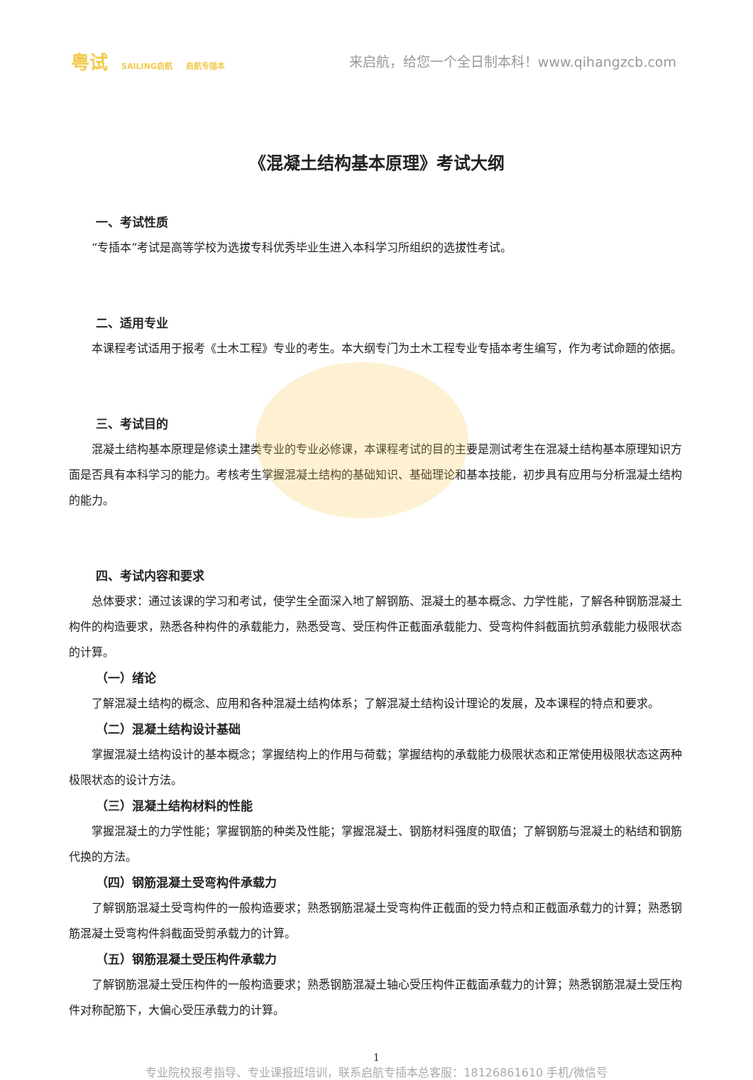粤试 SAILING启航 启航专插本
来启航，给您一个全日制本科！www.qihangzcb.com
《混凝土结构基本原理》考试大纲
一、考试性质
“专插本”考试是高等学校为选拔专科优秀毕业生进入本科学习所组织的选拔性考试。
二、适用专业
本课程考试适用于报考《土木工程》专业的考生。本大纲专门为土木工程专业专插本考生编写，作为考试命题的依据。
三、考试目的
混凝土结构基本原理是修读土建类专业的专业必修课，本课程考试的目的主要是测试考生在混凝土结构基本原理知识方面是否具有本科学习的能力。考核考生掌握混凝土结构的基础知识、基础理论和基本技能，初步具有应用与分析混凝土结构的能力。
四、考试内容和要求
总体要求：通过该课的学习和考试，使学生全面深入地了解钢筋、混凝土的基本概念、力学性能，了解各种钢筋混凝土构件的构造要求，熟悉各种构件的承载能力，熟悉受弯、受压构件正截面承载能力、受弯构件斜截面抗剪承载能力极限状态的计算。
（一）绪论
了解混凝土结构的概念、应用和各种混凝土结构体系；了解混凝土结构设计理论的发展，及本课程的特点和要求。
（二）混凝土结构设计基础
掌握混凝土结构设计的基本概念；掌握结构上的作用与荷载；掌握结构的承载能力极限状态和正常使用极限状态这两种极限状态的设计方法。
（三）混凝土结构材料的性能
掌握混凝土的力学性能；掌握钢筋的种类及性能；掌握混凝土、钢筋材料强度的取值；了解钢筋与混凝土的粘结和钢筋代换的方法。
（四）钢筋混凝土受弯构件承载力
了解钢筋混凝土受弯构件的一般构造要求；熟悉钢筋混凝土受弯构件正截面的受力特点和正截面承载力的计算；熟悉钢筋混凝土受弯构件斜截面受剪承载力的计算。
（五）钢筋混凝土受压构件承载力
了解钢筋混凝土受压构件的一般构造要求；熟悉钢筋混凝土轴心受压构件正截面承载力的计算；熟悉钢筋混凝土受压构件对称配筋下，大偏心受压承载力的计算。
1
专业院校报考指导、专业课报班培训，联系启航专插本总客服：18126861610 手机/微信号